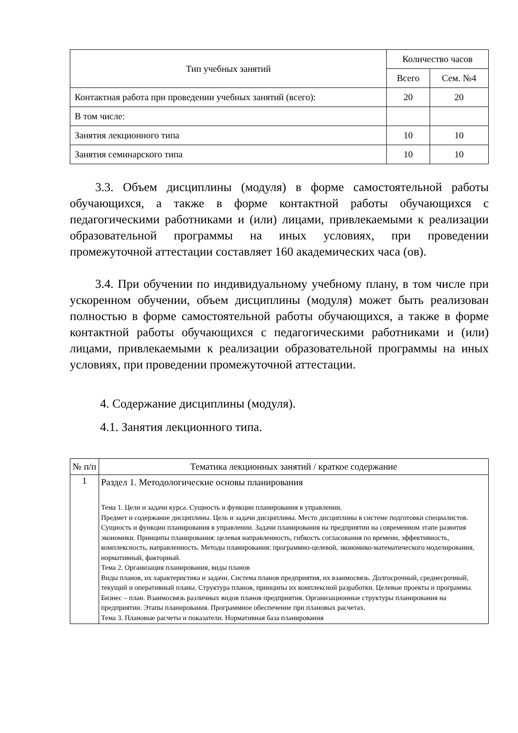| Тип учебных занятий | Количество часов | |
| --- | --- | --- |
| | Всего | Сем. №4 |
| Контактная работа при проведении учебных занятий (всего): | 20 | 20 |
| В том числе: | | |
| Занятия лекционного типа | 10 | 10 |
| Занятия семинарского типа | 10 | 10 |
3.3. Объем дисциплины (модуля) в форме самостоятельной работы обучающихся, а также в форме контактной работы обучающихся с педагогическими работниками и (или) лицами, привлекаемыми к реализации образовательной программы на иных условиях, при проведении промежуточной аттестации составляет 160 академических часа (ов).
3.4. При обучении по индивидуальному учебному плану, в том числе при ускоренном обучении, объем дисциплины (модуля) может быть реализован полностью в форме самостоятельной работы обучающихся, а также в форме контактной работы обучающихся с педагогическими работниками и (или) лицами, привлекаемыми к реализации образовательной программы на иных условиях, при проведении промежуточной аттестации.
4. Содержание дисциплины (модуля).
4.1. Занятия лекционного типа.
| № п/п | Тематика лекционных занятий / краткое содержание |
| --- | --- |
| 1 | Раздел 1. Методологические основы планирования Тема 1. Цели и задачи курса. Сущность и функции планирования в управлении. Предмет и содержание дисциплины. Цель и задачи дисциплины. Место дисциплины в системе подготовки специалистов. Сущность и функции планирования в управлении. Задачи планирования на предприятии на современном этапе развития экономики. Принципы планирования: целевая направленность, гибкость согласования по времени, эффективность, комплексность, направленность. Методы планирования: программно-целевой, экономико-математического моделирования, нормативный, факторный. Тема 2. Организация планирования, виды планов Виды планов, их характеристика и задачи. Система планов предприятия, их взаимосвязь. Долгосрочный, среднесрочный, текущий и оперативный планы. Структура планов, принципы их комплексной разработки. Целевые проекты и программы. Бизнес – план. Взаимосвязь различных видов планов предприятия. Организационные структуры планирования на предприятии. Этапы планирования. Программное обеспечение при плановых расчетах. Тема 3. Плановые расчеты и показатели. Нормативная база планирования |